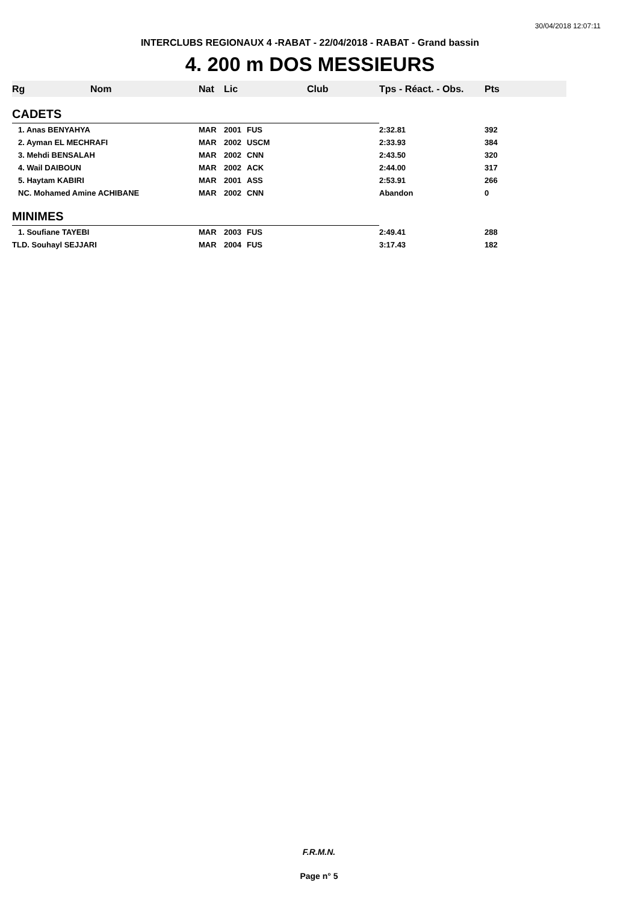30/04/2018 12:07:11
INTERCLUBS REGIONAUX 4 -RABAT - 22/04/2018 - RABAT - Grand bassin
4. 200 m DOS MESSIEURS
| Rg | Nom | Nat | Lic | Club | Tps - Réact. - Obs. | Pts |
| --- | --- | --- | --- | --- | --- | --- |
| CADETS | | | | | | |
| 1. Anas BENYAHYA | | MAR | 2001 | FUS | 2:32.81 | 392 |
| 2. Ayman EL MECHRAFI | | MAR | 2002 | USCM | 2:33.93 | 384 |
| 3. Mehdi BENSALAH | | MAR | 2002 | CNN | 2:43.50 | 320 |
| 4. Wail DAIBOUN | | MAR | 2002 | ACK | 2:44.00 | 317 |
| 5. Haytam KABIRI | | MAR | 2001 | ASS | 2:53.91 | 266 |
| NC. Mohamed Amine ACHIBANE | | MAR | 2002 | CNN | Abandon | 0 |
| MINIMES | | | | | | |
| 1. Soufiane TAYEBI | | MAR | 2003 | FUS | 2:49.41 | 288 |
| TLD. Souhayl SEJJARI | | MAR | 2004 | FUS | 3:17.43 | 182 |
F.R.M.N.
Page n° 5